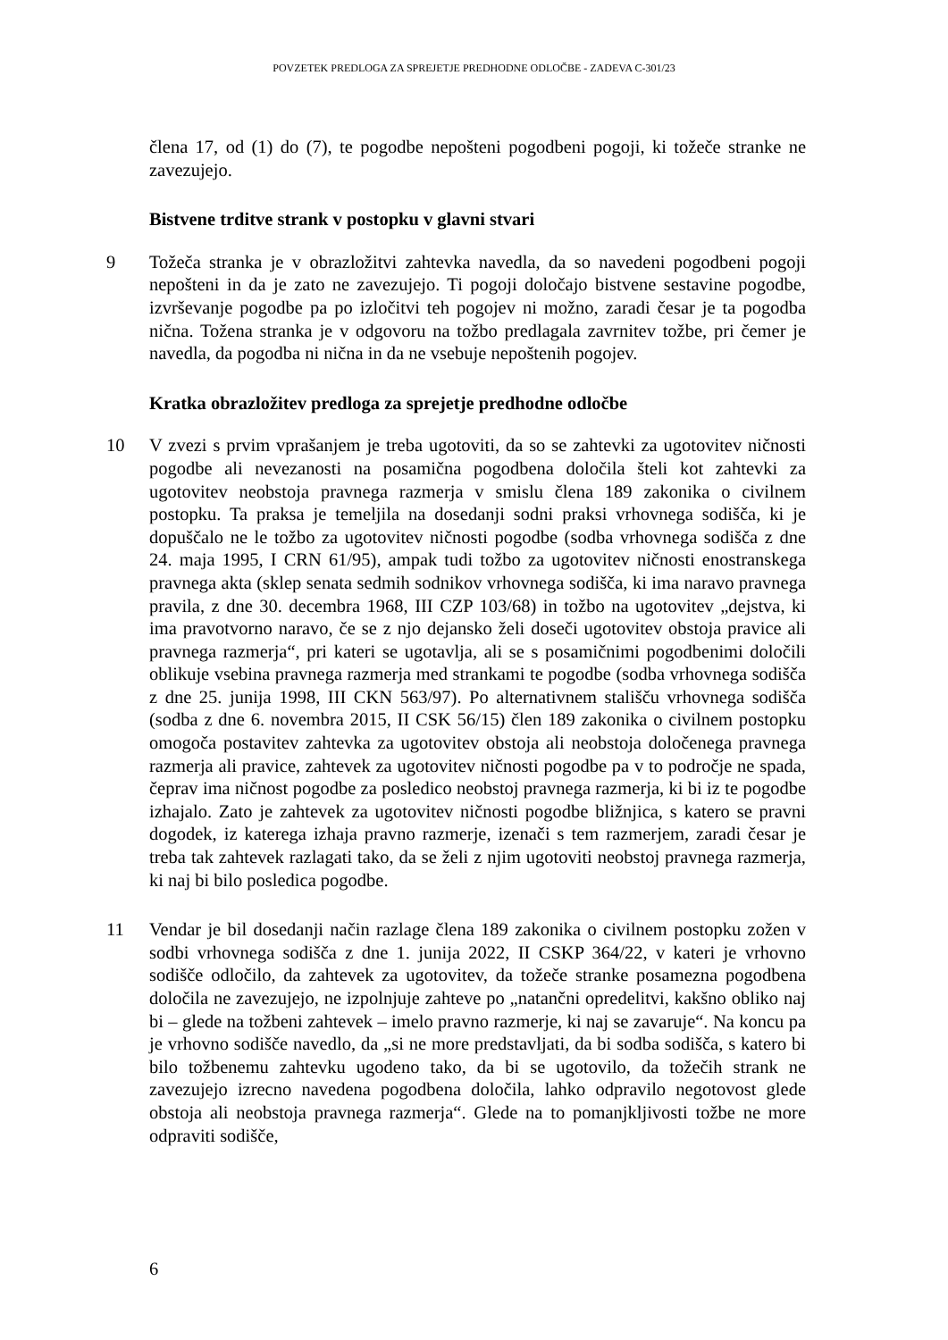POVZETEK PREDLOGA ZA SPREJETJE PREDHODNE ODLOČBE - ZADEVA C-301/23
člena 17, od (1) do (7), te pogodbe nepošteni pogodbeni pogoji, ki tožeče stranke ne zavezujejo.
Bistvene trditve strank v postopku v glavni stvari
9 Tožeča stranka je v obrazložitvi zahtevka navedla, da so navedeni pogodbeni pogoji nepošteni in da je zato ne zavezujejo. Ti pogoji določajo bistvene sestavine pogodbe, izvrševanje pogodbe pa po izločitvi teh pogojev ni možno, zaradi česar je ta pogodba nična. Tožena stranka je v odgovoru na tožbo predlagala zavrnitev tožbe, pri čemer je navedla, da pogodba ni nična in da ne vsebuje nepoštenih pogojev.
Kratka obrazložitev predloga za sprejetje predhodne odločbe
10 V zvezi s prvim vprašanjem je treba ugotoviti, da so se zahtevki za ugotovitev ničnosti pogodbe ali nevezanosti na posamična pogodbena določila šteli kot zahtevki za ugotovitev neobstoja pravnega razmerja v smislu člena 189 zakonika o civilnem postopku. Ta praksa je temeljila na dosedanji sodni praksi vrhovnega sodišča, ki je dopuščalo ne le tožbo za ugotovitev ničnosti pogodbe (sodba vrhovnega sodišča z dne 24. maja 1995, I CRN 61/95), ampak tudi tožbo za ugotovitev ničnosti enostranskega pravnega akta (sklep senata sedmih sodnikov vrhovnega sodišča, ki ima naravo pravnega pravila, z dne 30. decembra 1968, III CZP 103/68) in tožbo na ugotovitev „dejstva, ki ima pravotvorno naravo, če se z njo dejansko želi doseči ugotovitev obstoja pravice ali pravnega razmerja“, pri kateri se ugotavlja, ali se s posamičnimi pogodbenimi določili oblikuje vsebina pravnega razmerja med strankami te pogodbe (sodba vrhovnega sodišča z dne 25. junija 1998, III CKN 563/97). Po alternativnem stališču vrhovnega sodišča (sodba z dne 6. novembra 2015, II CSK 56/15) člen 189 zakonika o civilnem postopku omogoča postavitev zahtevka za ugotovitev obstoja ali neobstoja določenega pravnega razmerja ali pravice, zahtevek za ugotovitev ničnosti pogodbe pa v to področje ne spada, čeprav ima ničnost pogodbe za posledico neobstoj pravnega razmerja, ki bi iz te pogodbe izhajalo. Zato je zahtevek za ugotovitev ničnosti pogodbe bližnjica, s katero se pravni dogodek, iz katerega izhaja pravno razmerje, izenači s tem razmerjem, zaradi česar je treba tak zahtevek razlagati tako, da se želi z njim ugotoviti neobstoj pravnega razmerja, ki naj bi bilo posledica pogodbe.
11 Vendar je bil dosedanji način razlage člena 189 zakonika o civilnem postopku zožen v sodbi vrhovnega sodišča z dne 1. junija 2022, II CSKP 364/22, v kateri je vrhovno sodišče odločilo, da zahtevek za ugotovitev, da tožeče stranke posamezna pogodbena določila ne zavezujejo, ne izpolnjuje zahteve po „natančni opredelitvi, kakšno obliko naj bi – glede na tožbeni zahtevek – imelo pravno razmerje, ki naj se zavaruje“. Na koncu pa je vrhovno sodišče navedlo, da „si ne more predstavljati, da bi sodba sodišča, s katero bi bilo tožbenemu zahtevku ugodeno tako, da bi se ugotovilo, da tožečih strank ne zavezujejo izrecno navedena pogodbena določila, lahko odpravilo negotovost glede obstoja ali neobstoja pravnega razmerja“. Glede na to pomanjkljivosti tožbe ne more odpraviti sodišče,
6